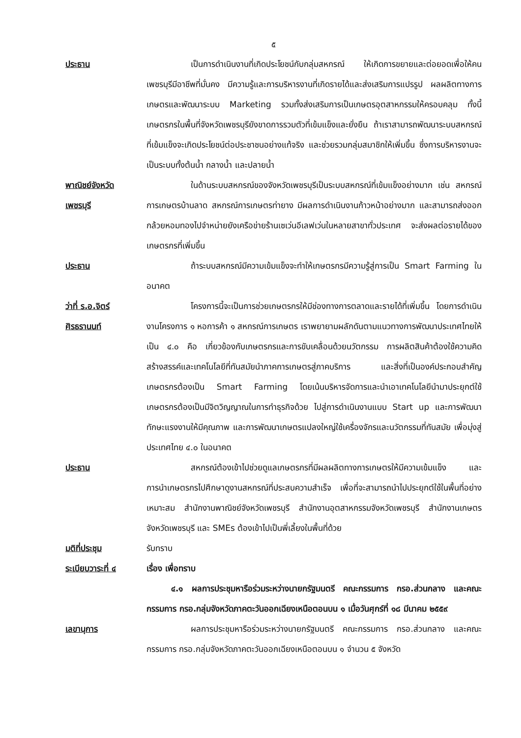๕
ประธาน เป็นการดำเนินงานที่เกิดประโยชน์กับกลุ่มสหกรณ์ ให้เกิดการขยายและต่อยอดเพื่อให้คนเพชรบุรีมีอาชีพที่มั่นคง มีความรู้และการบริหารงานที่เกิดรายได้และส่งเสริมการแปรรูป ผลผลิตทางการเกษตรและพัฒนาระบบ Marketing รวมทั้งส่งเสริมการเป็นเกษตรอุตสาหกรรมให้ครอบคลุม ทั้งนี้เกษตรกรในพื้นที่จังหวัดเพชรบุรียังขาดการรวมตัวที่เข้มแข็งและยั่งยืน ถ้าเราสามารถพัฒนาระบบสหกรณ์ที่เข้มแข็งจะเกิดประโยชน์ต่อประชาชนอย่างแท้จริง และช่วยรวมกลุ่มสมาชิกให้เพิ่มขึ้น ซึ่งการบริหารงานจะเป็นระบบทั้งต้นน้ำ กลางน้ำ และปลายน้ำ
พาณิชย์จังหวัด
เพชรบุรี
ในด้านระบบสหกรณ์ของจังหวัดเพชรบุรีเป็นระบบสหกรณ์ที่เข้มแข็งอย่างมาก เช่น สหกรณ์การเกษตรบ้านลาด สหกรณ์การเกษตรท่ายาง มีผลการดำเนินงานก้าวหน้าอย่างมาก และสามารถส่งออกกล้วยหอมทองไปจำหน่ายยังเครือข่ายร้านเซเว่นอีเลฟเว่นในหลายสาขาทั่วประเทศ จะส่งผลต่อรายได้ของเกษตรกรที่เพิ่มขึ้น
ประธาน ถ้าระบบสหกรณ์มีความเข้มแข็งจะทำให้เกษตรกรมีความรู้สู่การเป็น Smart Farming ในอนาคต
ว่าที่ ร.อ.จิตร์
ศิรธรานนท์
โครงการนี้จะเป็นการช่วยเกษตรกรให้มีช่องทางการตลาดและรายได้ที่เพิ่มขึ้น โดยการดำเนินงานโครงการ ๑ หอการค้า ๑ สหกรณ์การเกษตร เราพยายามผลักดันตามแนวทางการพัฒนาประเทศไทยให้เป็น ๔.๐ คือ เกี่ยวข้องกับเกษตรกรและการขับเคลื่อนด้วยนวัตกรรม การผลิตสินค้าต้องใช้ความคิดสร้างสรรค์และเทคโนโลยีที่ทันสมัยนำภาคการเกษตรสู่ภาคบริการ และสิ่งที่เป็นองค์ประกอบสำคัญเกษตรกรต้องเป็น Smart Farming โดยเน้นบริหารจัดการและนำเอาเทคโนโลยีนำมาประยุกต์ใช้ เกษตรกรต้องเป็นมีจิตวิญญาณในการทำธุรกิจด้วย ไปสู่การดำเนินงานแบบ Start up และการพัฒนาทักษะแรงงานให้มีคุณภาพ และการพัฒนาเกษตรแปลงใหญ่ใช้เครื่องจักรและนวัตกรรมที่ทันสมัย เพื่อมุ่งสู่ประเทศไทย ๔.๐ ในอนาคต
ประธาน สหกรณ์ต้องเข้าไปช่วยดูแลเกษตรกรที่มีผลผลิตทางการเกษตรให้มีความเข้มแข็ง และการนำเกษตรกรไปศึกษาดูงานสหกรณ์ที่ประสบความสำเร็จ เพื่อที่จะสามารถนำไปประยุกต์ใช้ในพื้นที่อย่างเหมาะสม สำนักงานพาณิชย์จังหวัดเพชรบุรี สำนักงานอุตสาหกรรมจังหวัดเพชรบุรี สำนักงานเกษตรจังหวัดเพชรบุรี และ SMEs ต้องเข้าไปเป็นพี่เลี้ยงในพื้นที่ด้วย
มติที่ประชุม รับทราบ
ระเบียบวาระที่ ๔ เรื่อง เพื่อทราบ
๔.๑ ผลการประชุมหารือร่วมระหว่างนายกรัฐมนตรี คณะกรรมการ กรอ.ส่วนกลาง และคณะกรรมการ กรอ.กลุ่มจังหวัดภาคตะวันออกเฉียงเหนือตอนบน ๑ เมื่อวันศุกร์ที่ ๑๘ มีนาคม ๒๕๕๙
เลขานุการ ผลการประชุมหารือร่วมระหว่างนายกรัฐมนตรี คณะกรรมการ กรอ.ส่วนกลาง และคณะกรรมการ กรอ.กลุ่มจังหวัดภาคตะวันออกเฉียงเหนือตอนบน ๑ จำนวน ๕ จังหวัด